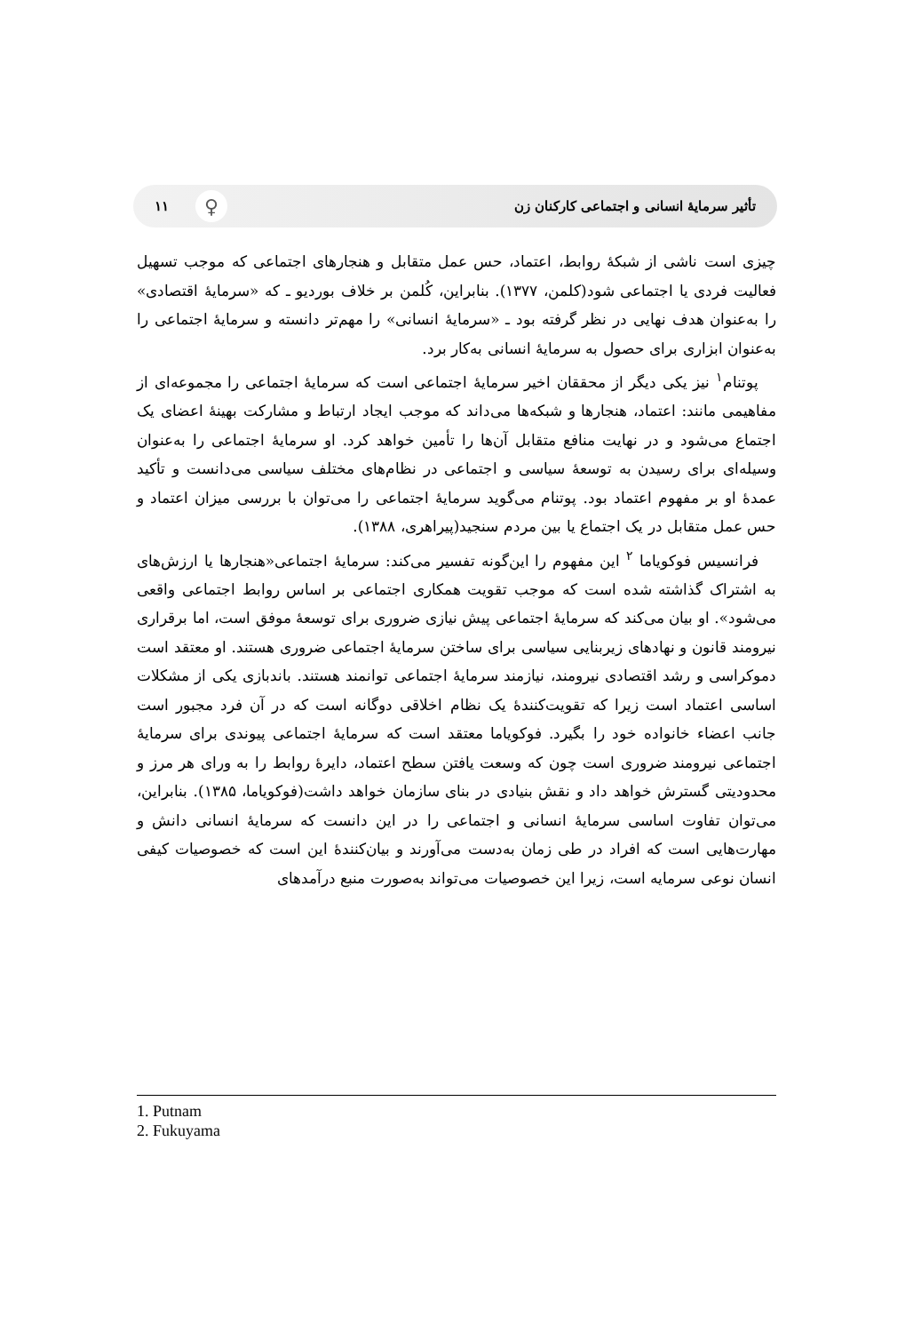تأثیر سرمایهٔ انسانی و اجتماعی کارکنان زن ۱۱ ♀
چیزی است ناشی از شبکهٔ روابط، اعتماد، حس عمل متقابل و هنجارهای اجتماعی که موجب تسهیل فعالیت فردی یا اجتماعی شود(کلمن، ۱۳۷۷). بنابراین، کُلمن بر خلاف بوردیو ـ که «سرمایهٔ اقتصادی» را به‌عنوان هدف نهایی در نظر گرفته بود ـ «سرمایهٔ انسانی» را مهم‌تر دانسته و سرمایهٔ اجتماعی را به‌عنوان ابزاری برای حصول به سرمایهٔ انسانی به‌کار برد.
پوتنام<sup>۱</sup> نیز یکی دیگر از محققان اخیر سرمایهٔ اجتماعی است که سرمایهٔ اجتماعی را مجموعه‌ای از مفاهیمی مانند: اعتماد، هنجارها و شبکه‌ها می‌داند که موجب ایجاد ارتباط و مشارکت بهینهٔ اعضای یک اجتماع می‌شود و در نهایت منافع متقابل آن‌ها را تأمین خواهد کرد. او سرمایهٔ اجتماعی را به‌عنوان وسیله‌ای برای رسیدن به توسعهٔ سیاسی و اجتماعی در نظام‌های مختلف سیاسی می‌دانست و تأکید عمدهٔ او بر مفهوم اعتماد بود. پوتنام می‌گوید سرمایهٔ اجتماعی را می‌توان با بررسی میزان اعتماد و حس عمل متقابل در یک اجتماع یا بین مردم سنجید(پیراهری، ۱۳۸۸).
فرانسیس فوکویاما <sup>۲</sup> این مفهوم را این‌گونه تفسیر می‌کند: سرمایهٔ اجتماعی«هنجارها یا ارزش‌های به اشتراک گذاشته شده است که موجب تقویت همکاری اجتماعی بر اساس روابط اجتماعی واقعی می‌شود». او بیان می‌کند که سرمایهٔ اجتماعی پیش نیازی ضروری برای توسعهٔ موفق است، اما برقراری نیرومند قانون و نهادهای زیربنایی سیاسی برای ساختن سرمایهٔ اجتماعی ضروری هستند. او معتقد است دموکراسی و رشد اقتصادی نیرومند، نیازمند سرمایهٔ اجتماعی توانمند هستند. باندبازی یکی از مشکلات اساسی اعتماد است زیرا که تقویت‌کنندهٔ یک نظام اخلاقی دوگانه است که در آن فرد مجبور است جانب اعضاء خانواده خود را بگیرد. فوکویاما معتقد است که سرمایهٔ اجتماعی پیوندی برای سرمایهٔ اجتماعی نیرومند ضروری است چون که وسعت یافتن سطح اعتماد، دایرهٔ روابط را به ورای هر مرز و محدودیتی گسترش خواهد داد و نقش بنیادی در بنای سازمان خواهد داشت(فوکویاما، ۱۳۸۵). بنابراین، می‌توان تفاوت اساسی سرمایهٔ انسانی و اجتماعی را در این دانست که سرمایهٔ انسانی دانش و مهارت‌هایی است که افراد در طی زمان به‌دست می‌آورند و بیان‌کنندهٔ این است که خصوصیات کیفی انسان نوعی سرمایه است، زیرا این خصوصیات می‌تواند به‌صورت منبع درآمدهای
1. Putnam
2. Fukuyama